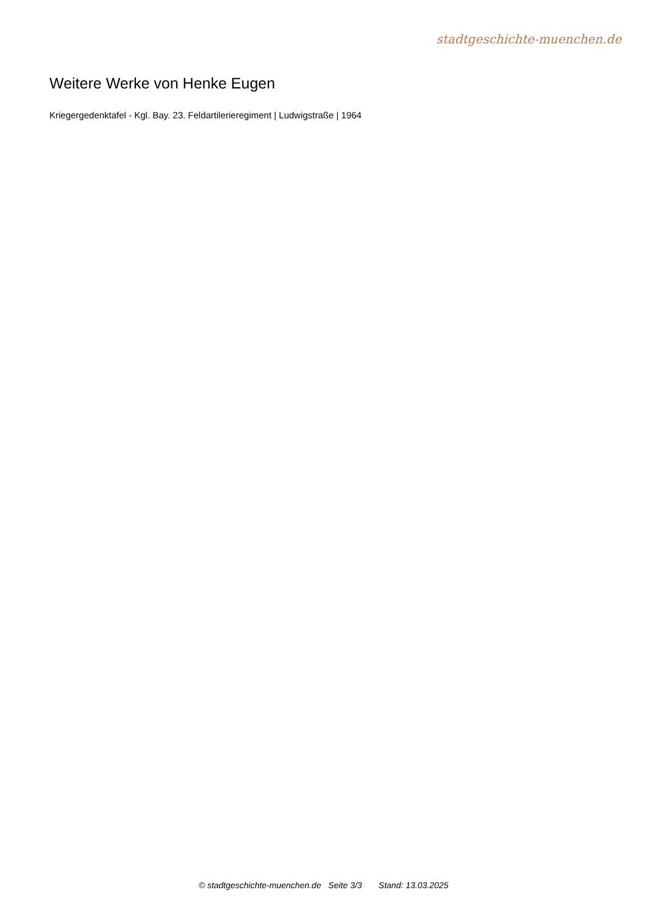stadtgeschichte-muenchen.de
Weitere Werke von Henke Eugen
Kriegergedenktafel - Kgl. Bay. 23. Feldartilerieregiment | Ludwigstraße | 1964
© stadtgeschichte-muenchen.de Seite 3/3 Stand: 13.03.2025